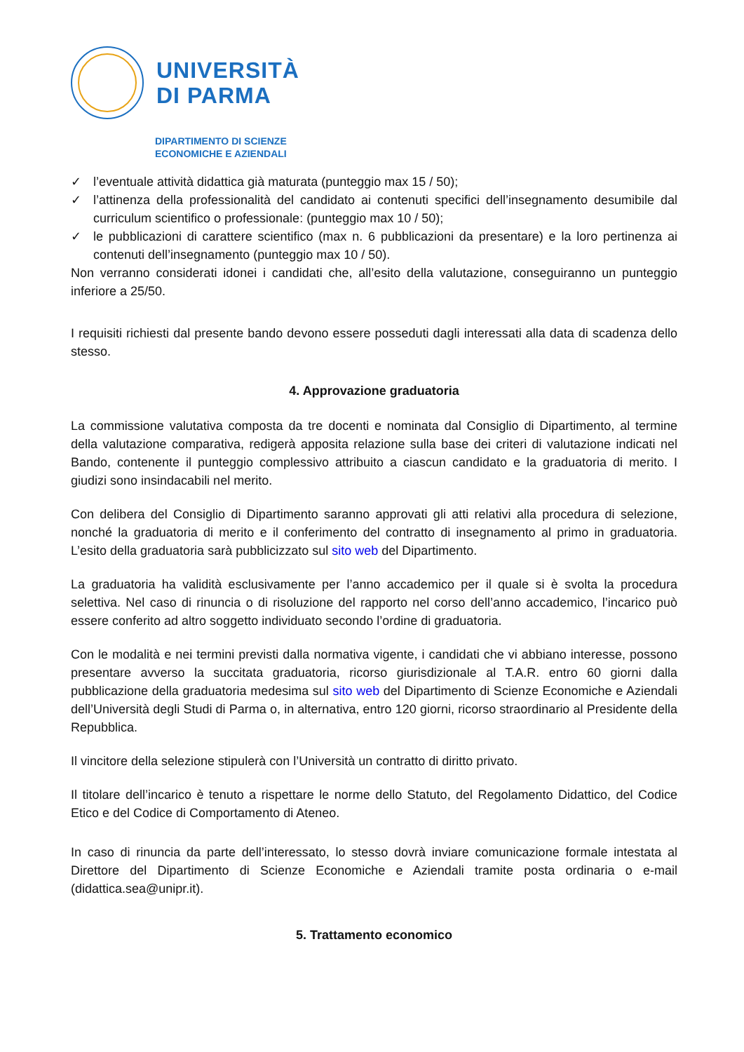UNIVERSITÀ
DI PARMA
DIPARTIMENTO DI SCIENZE
ECONOMICHE E AZIENDALI
✓ l’eventuale attività didattica già maturata (punteggio max 15 / 50);
✓ l’attinenza della professionalità del candidato ai contenuti specifici dell’insegnamento desumibile dal curriculum scientifico o professionale: (punteggio max 10 / 50);
✓ le pubblicazioni di carattere scientifico (max n. 6 pubblicazioni da presentare) e la loro pertinenza ai contenuti dell’insegnamento (punteggio max 10 / 50).
Non verranno considerati idonei i candidati che, all’esito della valutazione, conseguiranno un punteggio inferiore a 25/50.
I requisiti richiesti dal presente bando devono essere posseduti dagli interessati alla data di scadenza dello stesso.
4. Approvazione graduatoria
La commissione valutativa composta da tre docenti e nominata dal Consiglio di Dipartimento, al termine della valutazione comparativa, redigerà apposita relazione sulla base dei criteri di valutazione indicati nel Bando, contenente il punteggio complessivo attribuito a ciascun candidato e la graduatoria di merito. I giudizi sono insindacabili nel merito.
Con delibera del Consiglio di Dipartimento saranno approvati gli atti relativi alla procedura di selezione, nonché la graduatoria di merito e il conferimento del contratto di insegnamento al primo in graduatoria. L’esito della graduatoria sarà pubblicizzato sul sito web del Dipartimento.
La graduatoria ha validità esclusivamente per l’anno accademico per il quale si è svolta la procedura selettiva. Nel caso di rinuncia o di risoluzione del rapporto nel corso dell’anno accademico, l’incarico può essere conferito ad altro soggetto individuato secondo l’ordine di graduatoria.
Con le modalità e nei termini previsti dalla normativa vigente, i candidati che vi abbiano interesse, possono presentare avverso la succitata graduatoria, ricorso giurisdizionale al T.A.R. entro 60 giorni dalla pubblicazione della graduatoria medesima sul sito web del Dipartimento di Scienze Economiche e Aziendali dell’Università degli Studi di Parma o, in alternativa, entro 120 giorni, ricorso straordinario al Presidente della Repubblica.
Il vincitore della selezione stipulerà con l’Università un contratto di diritto privato.
Il titolare dell’incarico è tenuto a rispettare le norme dello Statuto, del Regolamento Didattico, del Codice Etico e del Codice di Comportamento di Ateneo.
In caso di rinuncia da parte dell’interessato, lo stesso dovrà inviare comunicazione formale intestata al Direttore del Dipartimento di Scienze Economiche e Aziendali tramite posta ordinaria o e-mail (didattica.sea@unipr.it).
5. Trattamento economico